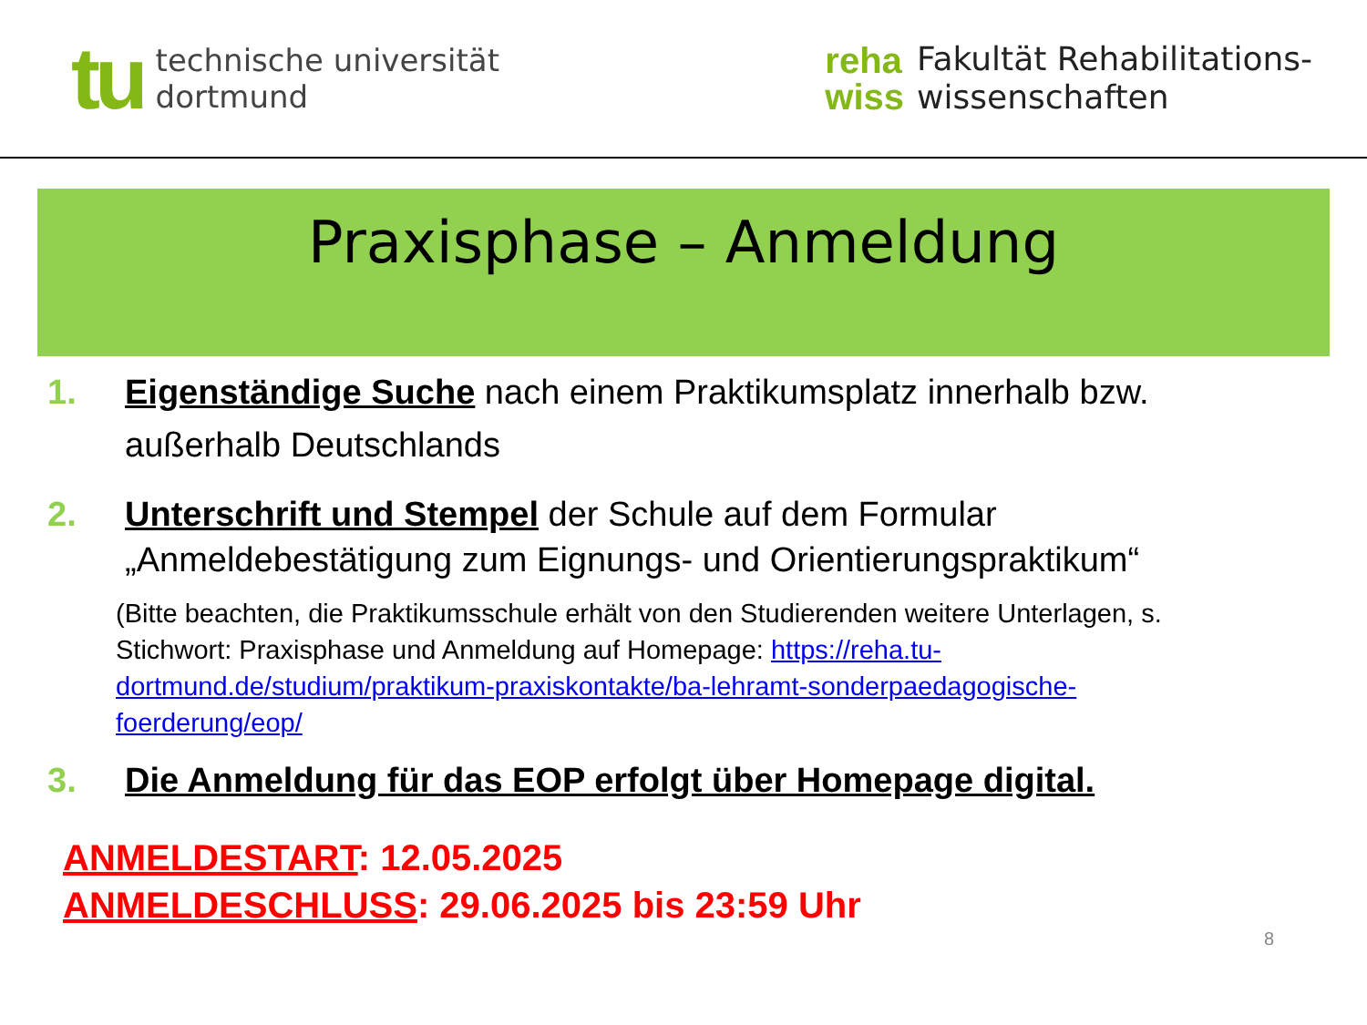tu
technische universität
dortmund
reha
wiss
Fakultät Rehabilitations-
wissenschaften
Praxisphase – Anmeldung
1. Eigenständige Suche nach einem Praktikumsplatz innerhalb bzw. außerhalb Deutschlands
2. Unterschrift und Stempel der Schule auf dem Formular „Anmeldebestätigung zum Eignungs- und Orientierungspraktikum“
(Bitte beachten, die Praktikumsschule erhält von den Studierenden weitere Unterlagen, s. Stichwort: Praxisphase und Anmeldung auf Homepage: https://reha.tu-dortmund.de/studium/praktikum-praxiskontakte/ba-lehramt-sonderpaedagogische-foerderung/eop/
3. Die Anmeldung für das EOP erfolgt über Homepage digital.
ANMELDESTART: 12.05.2025
ANMELDESCHLUSS: 29.06.2025 bis 23:59 Uhr
8